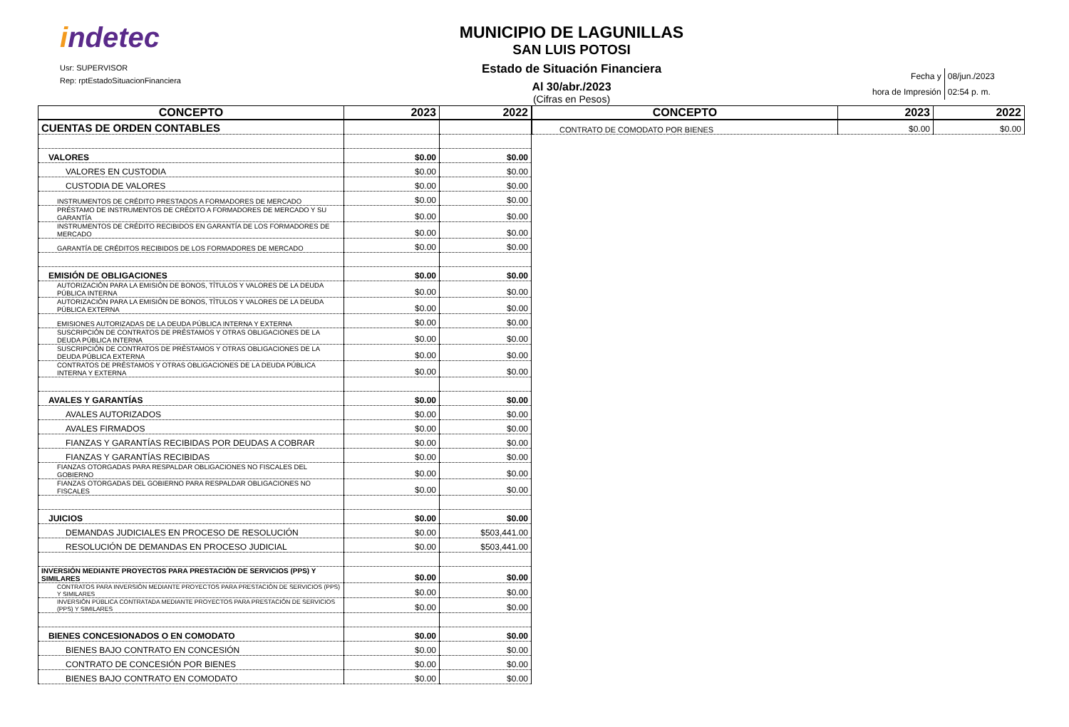indetec
Usr: SUPERVISOR
Rep: rptEstadoSituacionFinanciera
MUNICIPIO DE LAGUNILLAS
SAN LUIS POTOSI
Estado de Situación Financiera
Al 30/abr./2023
(Cifras en Pesos)
| Fecha y | 08/jun./2023 |
| hora de Impresión | 02:54 p. m. |
| CONCEPTO | 2023 | 2022 |
| --- | --- | --- |
| CUENTAS DE ORDEN CONTABLES | | |
| VALORES | $0.00 | $0.00 |
| VALORES EN CUSTODIA | $0.00 | $0.00 |
| CUSTODIA DE VALORES | $0.00 | $0.00 |
| INSTRUMENTOS DE CRÉDITO PRESTADOS A FORMADORES DE MERCADO | $0.00 | $0.00 |
| PRÉSTAMO DE INSTRUMENTOS DE CRÉDITO A FORMADORES DE MERCADO Y SU GARANTÍA | $0.00 | $0.00 |
| INSTRUMENTOS DE CRÉDITO RECIBIDOS EN GARANTÍA DE LOS FORMADORES DE MERCADO | $0.00 | $0.00 |
| GARANTÍA DE CRÉDITOS RECIBIDOS DE LOS FORMADORES DE MERCADO | $0.00 | $0.00 |
| EMISIÓN DE OBLIGACIONES | $0.00 | $0.00 |
| AUTORIZACIÓN PARA LA EMISIÓN DE BONOS, TÍTULOS Y VALORES DE LA DEUDA PÚBLICA INTERNA | $0.00 | $0.00 |
| AUTORIZACIÓN PARA LA EMISIÓN DE BONOS, TÍTULOS Y VALORES DE LA DEUDA PÚBLICA EXTERNA | $0.00 | $0.00 |
| EMISIONES AUTORIZADAS DE LA DEUDA PÚBLICA INTERNA Y EXTERNA | $0.00 | $0.00 |
| SUSCRIPCIÓN DE CONTRATOS DE PRÉSTAMOS Y OTRAS OBLIGACIONES DE LA DEUDA PÚBLICA INTERNA | $0.00 | $0.00 |
| SUSCRIPCIÓN DE CONTRATOS DE PRÉSTAMOS Y OTRAS OBLIGACIONES DE LA DEUDA PÚBLICA EXTERNA | $0.00 | $0.00 |
| CONTRATOS DE PRÉSTAMOS Y OTRAS OBLIGACIONES DE LA DEUDA PÚBLICA INTERNA Y EXTERNA | $0.00 | $0.00 |
| AVALES Y GARANTÍAS | $0.00 | $0.00 |
| AVALES AUTORIZADOS | $0.00 | $0.00 |
| AVALES FIRMADOS | $0.00 | $0.00 |
| FIANZAS Y GARANTÍAS RECIBIDAS POR DEUDAS A COBRAR | $0.00 | $0.00 |
| FIANZAS Y GARANTÍAS RECIBIDAS | $0.00 | $0.00 |
| FIANZAS OTORGADAS PARA RESPALDAR OBLIGACIONES NO FISCALES DEL GOBIERNO | $0.00 | $0.00 |
| FIANZAS OTORGADAS DEL GOBIERNO PARA RESPALDAR OBLIGACIONES NO FISCALES | $0.00 | $0.00 |
| JUICIOS | $0.00 | $0.00 |
| DEMANDAS JUDICIALES EN PROCESO DE RESOLUCIÓN | $0.00 | $503,441.00 |
| RESOLUCIÓN DE DEMANDAS EN PROCESO JUDICIAL | $0.00 | $503,441.00 |
| INVERSIÓN MEDIANTE PROYECTOS PARA PRESTACIÓN DE SERVICIOS (PPS) Y SIMILARES | $0.00 | $0.00 |
| CONTRATOS PARA INVERSIÓN MEDIANTE PROYECTOS PARA PRESTACIÓN DE SERVICIOS (PPS) Y SIMILARES | $0.00 | $0.00 |
| INVERSIÓN PÚBLICA CONTRATADA MEDIANTE PROYECTOS PARA PRESTACIÓN DE SERVICIOS (PPS) Y SIMILARES | $0.00 | $0.00 |
| BIENES CONCESIONADOS O EN COMODATO | $0.00 | $0.00 |
| BIENES BAJO CONTRATO EN CONCESIÓN | $0.00 | $0.00 |
| CONTRATO DE CONCESIÓN POR BIENES | $0.00 | $0.00 |
| BIENES BAJO CONTRATO EN COMODATO | $0.00 | $0.00 |
| CONCEPTO | 2023 | 2022 |
| --- | --- | --- |
| CONTRATO DE COMODATO POR BIENES | $0.00 | $0.00 |